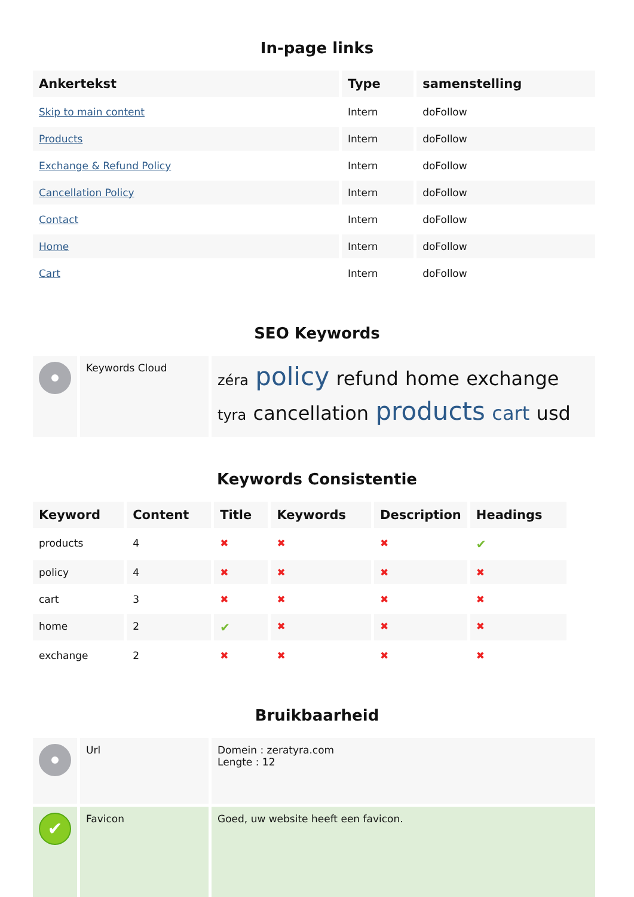In-page links
| Ankertekst | Type | samenstelling |
| --- | --- | --- |
| Skip to main content | Intern | doFollow |
| Products | Intern | doFollow |
| Exchange & Refund Policy | Intern | doFollow |
| Cancellation Policy | Intern | doFollow |
| Contact | Intern | doFollow |
| Home | Intern | doFollow |
| Cart | Intern | doFollow |
SEO Keywords
| | Keywords Cloud | zéra policy refund home exchange tyra cancellation products cart usd |
Keywords Consistentie
| Keyword | Content | Title | Keywords | Description | Headings |
| --- | --- | --- | --- | --- | --- |
| products | 4 | ✖ | ✖ | ✖ | ✔ |
| policy | 4 | ✖ | ✖ | ✖ | ✖ |
| cart | 3 | ✖ | ✖ | ✖ | ✖ |
| home | 2 | ✔ | ✖ | ✖ | ✖ |
| exchange | 2 | ✖ | ✖ | ✖ | ✖ |
Bruikbaarheid
| | Url | Domein : zeratyra.com Lengte : 12 |
| ✔ | Favicon | Goed, uw website heeft een favicon. |